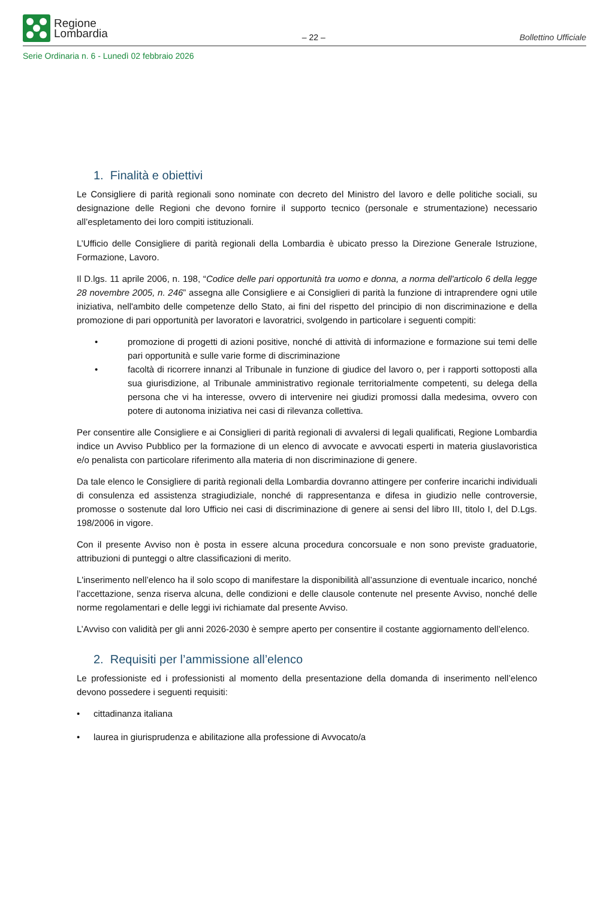Regione
Lombardia
– 22 –
Bollettino Ufficiale
Serie Ordinaria n. 6 - Lunedì 02 febbraio 2026
1. Finalità e obiettivi
Le Consigliere di parità regionali sono nominate con decreto del Ministro del lavoro e delle politiche sociali, su designazione delle Regioni che devono fornire il supporto tecnico (personale e strumentazione) necessario all’espletamento dei loro compiti istituzionali.
L’Ufficio delle Consigliere di parità regionali della Lombardia è ubicato presso la Direzione Generale Istruzione, Formazione, Lavoro.
Il D.lgs. 11 aprile 2006, n. 198, “Codice delle pari opportunità tra uomo e donna, a norma dell'articolo 6 della legge 28 novembre 2005, n. 246” assegna alle Consigliere e ai Consiglieri di parità la funzione di intraprendere ogni utile iniziativa, nell'ambito delle competenze dello Stato, ai fini del rispetto del principio di non discriminazione e della promozione di pari opportunità per lavoratori e lavoratrici, svolgendo in particolare i seguenti compiti:
• promozione di progetti di azioni positive, nonché di attività di informazione e formazione sui temi delle pari opportunità e sulle varie forme di discriminazione
• facoltà di ricorrere innanzi al Tribunale in funzione di giudice del lavoro o, per i rapporti sottoposti alla sua giurisdizione, al Tribunale amministrativo regionale territorialmente competenti, su delega della persona che vi ha interesse, ovvero di intervenire nei giudizi promossi dalla medesima, ovvero con potere di autonoma iniziativa nei casi di rilevanza collettiva.
Per consentire alle Consigliere e ai Consiglieri di parità regionali di avvalersi di legali qualificati, Regione Lombardia indice un Avviso Pubblico per la formazione di un elenco di avvocate e avvocati esperti in materia giuslavoristica e/o penalista con particolare riferimento alla materia di non discriminazione di genere.
Da tale elenco le Consigliere di parità regionali della Lombardia dovranno attingere per conferire incarichi individuali di consulenza ed assistenza stragiudiziale, nonché di rappresentanza e difesa in giudizio nelle controversie, promosse o sostenute dal loro Ufficio nei casi di discriminazione di genere ai sensi del libro III, titolo I, del D.Lgs. 198/2006 in vigore.
Con il presente Avviso non è posta in essere alcuna procedura concorsuale e non sono previste graduatorie, attribuzioni di punteggi o altre classificazioni di merito.
L'inserimento nell’elenco ha il solo scopo di manifestare la disponibilità all’assunzione di eventuale incarico, nonché l’accettazione, senza riserva alcuna, delle condizioni e delle clausole contenute nel presente Avviso, nonché delle norme regolamentari e delle leggi ivi richiamate dal presente Avviso.
L’Avviso con validità per gli anni 2026-2030 è sempre aperto per consentire il costante aggiornamento dell’elenco.
2. Requisiti per l’ammissione all’elenco
Le professioniste ed i professionisti al momento della presentazione della domanda di inserimento nell’elenco devono possedere i seguenti requisiti:
• cittadinanza italiana
• laurea in giurisprudenza e abilitazione alla professione di Avvocato/a